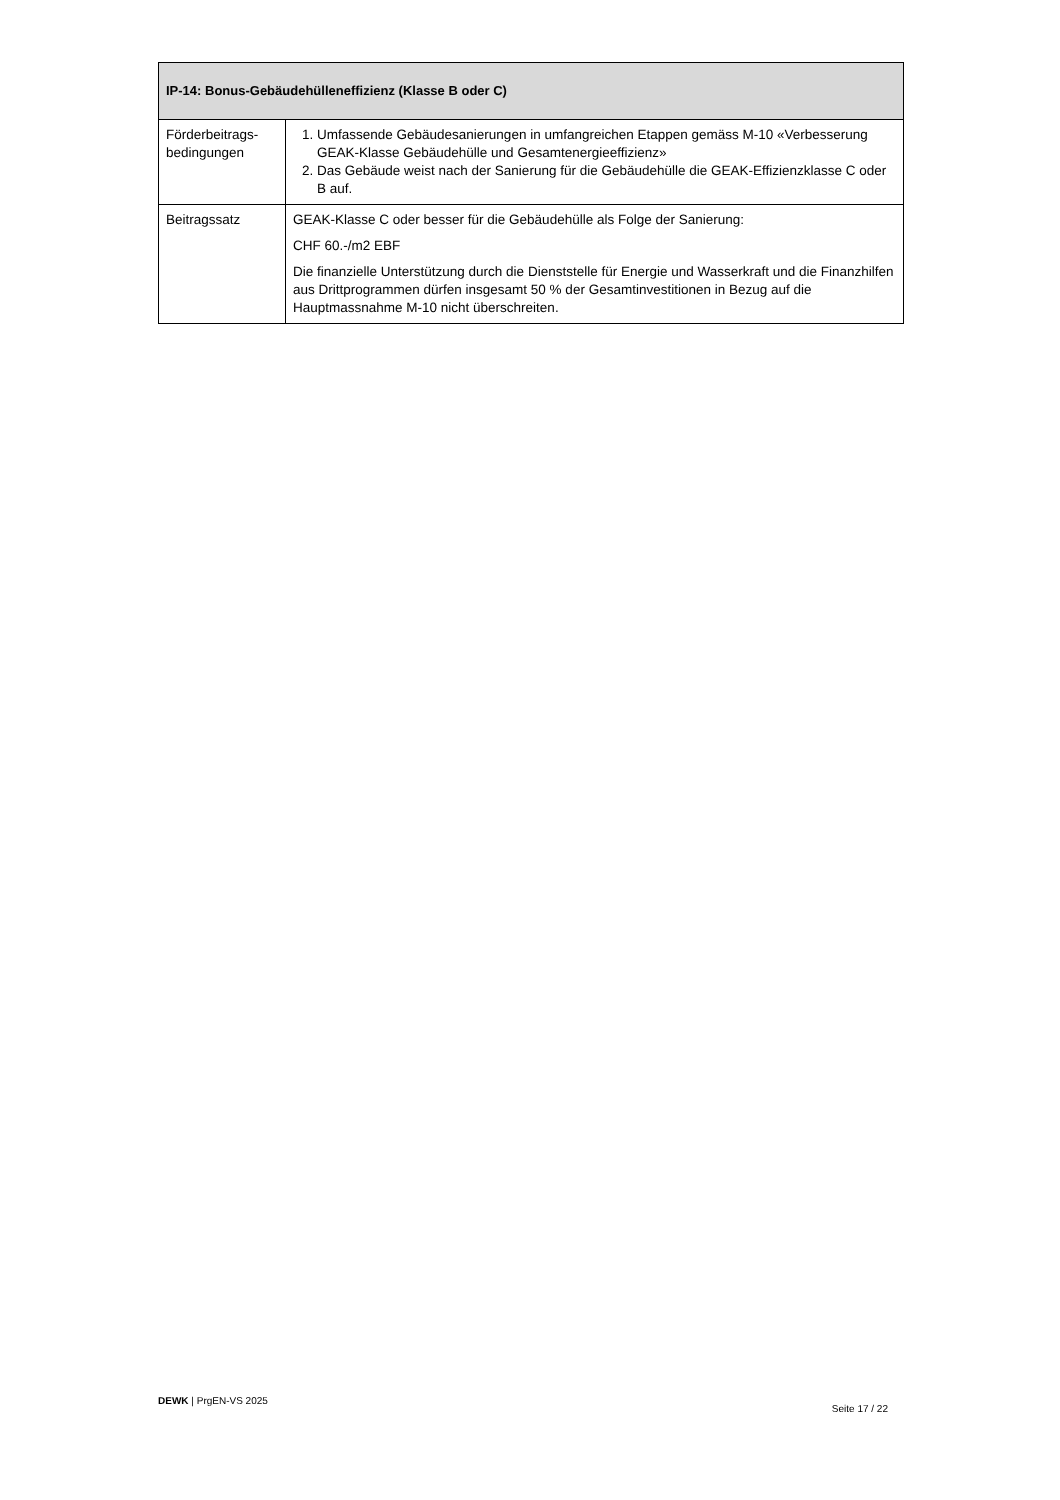| IP-14: Bonus-Gebäudehülleneffizienz (Klasse B oder C) | |
| --- | --- |
| Förderbeitrags-bedingungen | 1. Umfassende Gebäudesanierungen in umfangreichen Etappen gemäss M-10 «Verbesserung GEAK-Klasse Gebäudehülle und Gesamtenergieeffizienz» 2. Das Gebäude weist nach der Sanierung für die Gebäudehülle die GEAK-Effizienzklasse C oder B auf. |
| Beitragssatz | GEAK-Klasse C oder besser für die Gebäudehülle als Folge der Sanierung: CHF 60.-/m2 EBF Die finanzielle Unterstützung durch die Dienststelle für Energie und Wasserkraft und die Finanzhilfen aus Drittprogrammen dürfen insgesamt 50 % der Gesamtinvestitionen in Bezug auf die Hauptmassnahme M-10 nicht überschreiten. |
DEWK | PrgEN-VS 2025 Seite 17 / 22